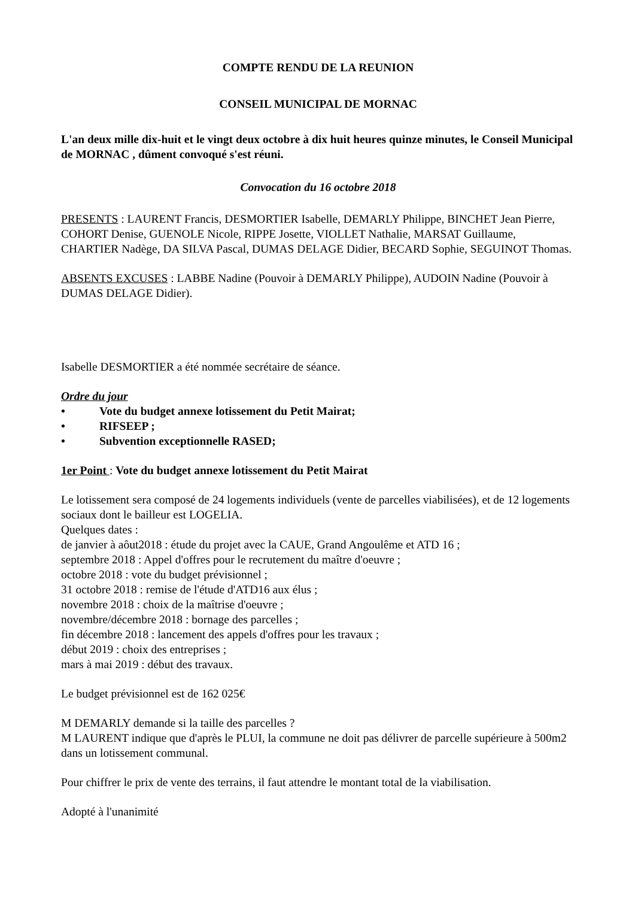COMPTE RENDU DE LA REUNION
CONSEIL MUNICIPAL DE MORNAC
L'an deux mille dix-huit et le vingt deux octobre à dix huit heures quinze minutes, le Conseil Municipal de MORNAC , dûment convoqué s'est réuni.
Convocation du 16 octobre 2018
PRESENTS : LAURENT Francis, DESMORTIER Isabelle, DEMARLY Philippe, BINCHET Jean Pierre, COHORT Denise, GUENOLE Nicole, RIPPE Josette, VIOLLET Nathalie, MARSAT Guillaume, CHARTIER Nadège, DA SILVA Pascal, DUMAS DELAGE Didier, BECARD Sophie, SEGUINOT Thomas.
ABSENTS EXCUSES : LABBE Nadine (Pouvoir à DEMARLY Philippe), AUDOIN Nadine (Pouvoir à DUMAS DELAGE Didier).
Isabelle DESMORTIER a été nommée secrétaire de séance.
Ordre du jour
• Vote du budget annexe lotissement du Petit Mairat;
• RIFSEEP ;
• Subvention exceptionnelle RASED;
1er Point : Vote du budget annexe lotissement du Petit Mairat
Le lotissement sera composé de 24 logements individuels (vente de parcelles viabilisées), et de 12 logements sociaux dont le bailleur est LOGELIA.
Quelques dates :
de janvier à aôut2018 : étude du projet avec la CAUE, Grand Angoulême et ATD 16 ;
septembre 2018 : Appel d'offres pour le recrutement du maître d'oeuvre ;
octobre 2018 : vote du budget prévisionnel ;
31 octobre 2018 : remise de l'étude d'ATD16 aux élus ;
novembre 2018 : choix de la maîtrise d'oeuvre ;
novembre/décembre 2018 : bornage des parcelles ;
fin décembre 2018 : lancement des appels d'offres pour les travaux ;
début 2019 : choix des entreprises ;
mars à mai 2019 : début des travaux.
Le budget prévisionnel est de 162 025€
M DEMARLY demande si la taille des parcelles ?
M LAURENT indique que d'après le PLUI, la commune ne doit pas délivrer de parcelle supérieure à 500m2 dans un lotissement communal.
Pour chiffrer le prix de vente des terrains, il faut attendre le montant total de la viabilisation.
Adopté à l'unanimité